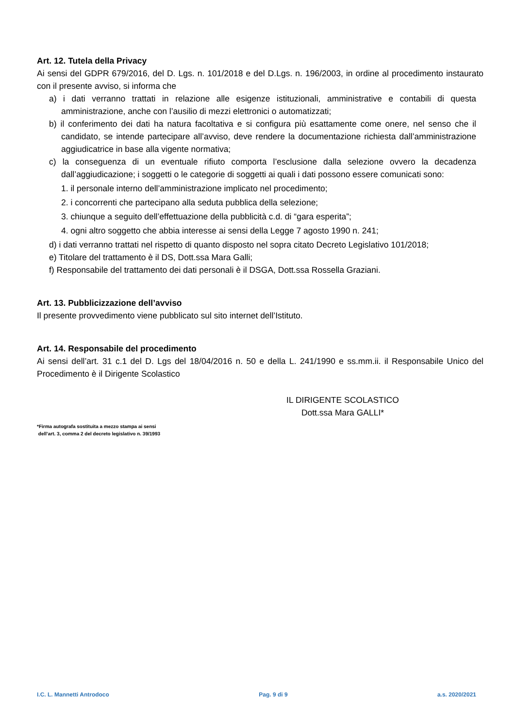Art. 12. Tutela della Privacy
Ai sensi del GDPR 679/2016, del D. Lgs. n. 101/2018 e del D.Lgs. n. 196/2003, in ordine al procedimento instaurato con il presente avviso, si informa che
a) i dati verranno trattati in relazione alle esigenze istituzionali, amministrative e contabili di questa amministrazione, anche con l’ausilio di mezzi elettronici o automatizzati;
b) il conferimento dei dati ha natura facoltativa e si configura più esattamente come onere, nel senso che il candidato, se intende partecipare all’avviso, deve rendere la documentazione richiesta dall’amministrazione aggiudicatrice in base alla vigente normativa;
c) la conseguenza di un eventuale rifiuto comporta l’esclusione dalla selezione ovvero la decadenza dall’aggiudicazione; i soggetti o le categorie di soggetti ai quali i dati possono essere comunicati sono:
1. il personale interno dell’amministrazione implicato nel procedimento;
2. i concorrenti che partecipano alla seduta pubblica della selezione;
3. chiunque a seguito dell’effettuazione della pubblicità c.d. di “gara esperita”;
4. ogni altro soggetto che abbia interesse ai sensi della Legge 7 agosto 1990 n. 241;
d) i dati verranno trattati nel rispetto di quanto disposto nel sopra citato Decreto Legislativo 101/2018;
e) Titolare del trattamento è il DS, Dott.ssa Mara Galli;
f) Responsabile del trattamento dei dati personali è il DSGA, Dott.ssa Rossella Graziani.
Art. 13. Pubblicizzazione dell’avviso
Il presente provvedimento viene pubblicato sul sito internet dell’Istituto.
Art. 14. Responsabile del procedimento
Ai sensi dell’art. 31 c.1 del D. Lgs del 18/04/2016 n. 50 e della L. 241/1990 e ss.mm.ii. il Responsabile Unico del Procedimento è il Dirigente Scolastico
IL DIRIGENTE SCOLASTICO
Dott.ssa Mara GALLI*
*Firma autografa sostituita a mezzo stampa ai sensi
dell’art. 3, comma 2 del decreto legislativo n. 39/1993
I.C. L. Mannetti Antrodoco Pag. 9 di 9 a.s. 2020/2021